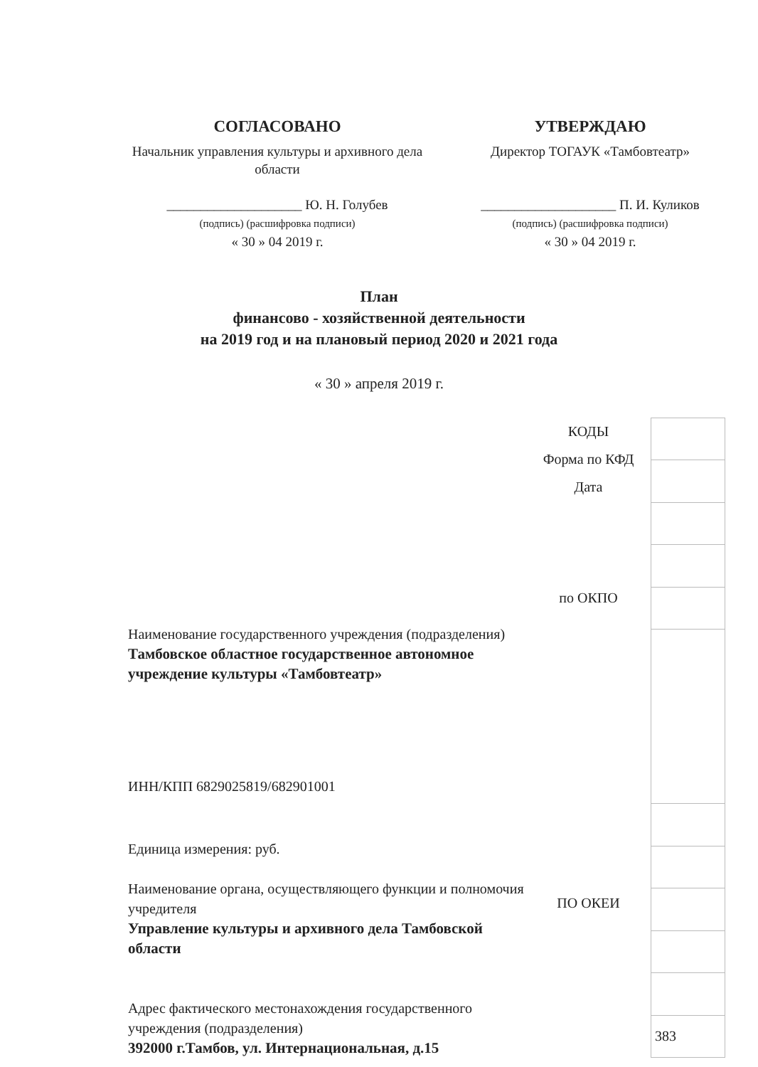СОГЛАСОВАНО
Начальник управления культуры и архивного дела области
____________________ Ю. Н. Голубев
(подпись) (расшифровка подписи)
« 30 » 04 2019 г.
УТВЕРЖДАЮ
Директор ТОГАУК «Тамбовтеатр»
____________________ П. И. Куликов
(подпись) (расшифровка подписи)
« 30 » 04 2019 г.
План
финансово - хозяйственной деятельности
на 2019 год и на плановый период 2020 и 2021 года
« 30 » апреля 2019 г.
Наименование государственного учреждения (подразделения)
Тамбовское областное государственное автономное учреждение культуры «Тамбовтеатр»
ИНН/КПП 6829025819/682901001
Единица измерения: руб.
Наименование органа, осуществляющего функции и полномочия учредителя
Управление культуры и архивного дела Тамбовской области
Адрес фактического местонахождения государственного учреждения (подразделения)
392000 г.Тамбов, ул. Интернациональная, д.15
КОДЫ
Форма по КФД
Дата
по ОКПО
ПО ОКЕИ
| 383 |